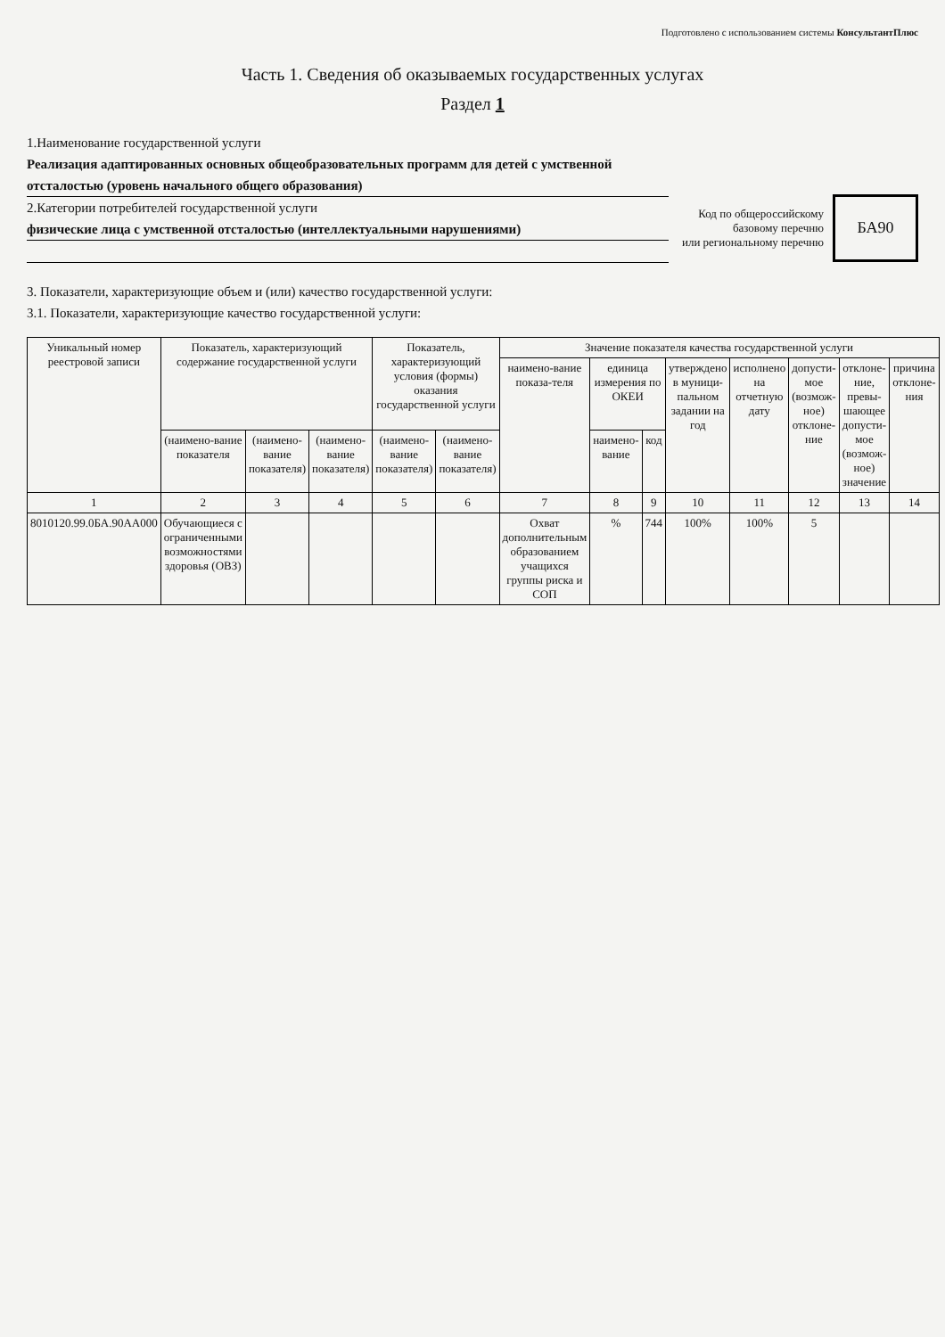Подготовлено с использованием системы КонсультантПлюс
Часть 1. Сведения об оказываемых государственных услугах
Раздел 1
1.Наименование государственной услуги
Реализация адаптированных основных общеобразовательных программ для детей с умственной отсталостью (уровень начального общего образования)
2.Категории потребителей государственной услуги
физические лица с умственной отсталостью (интеллектуальными нарушениями)
3. Показатели, характеризующие объем и (или) качество государственной услуги:
3.1. Показатели, характеризующие качество государственной услуги:
Код по общероссийскому
базовому перечню
или региональному перечню
БА90
| Уникальный номер реестровой записи | Показатель, характеризующий содержание государственной услуги | | | Показатель, характеризующий условия (формы) оказания государственной услуги | | Значение показателя качества государственной услуги | | | | | | | |
| --- | --- | --- | --- | --- | --- | --- | --- | --- | --- | --- | --- | --- | --- |
| | | | | | | наимено-вание показа-теля | единица измерения по ОКЕИ | | утверждено в муници-пальном задании на год | исполнено на отчетную дату | допусти-мое (возмож-ное) отклоне-ние | отклоне-ние, превы-шающее допусти-мое (возмож-ное) значение | причина отклоне-ния |
| | (наимено-вание показателя | (наимено-вание показателя) | (наимено-вание показателя) | (наимено-вание показателя) | (наимено-вание показателя) | | наимено-вание | код | | | | | |
| 1 | 2 | 3 | 4 | 5 | 6 | 7 | 8 | 9 | 10 | 11 | 12 | 13 | 14 |
| 8010120.99.0БА.90АА000 | Обучающиеся с ограниченными возможностями здоровья (ОВЗ) | | | | | Охват дополнительным образованием учащихся группы риска и СОП | % | 744 | 100% | 100% | 5 | | |